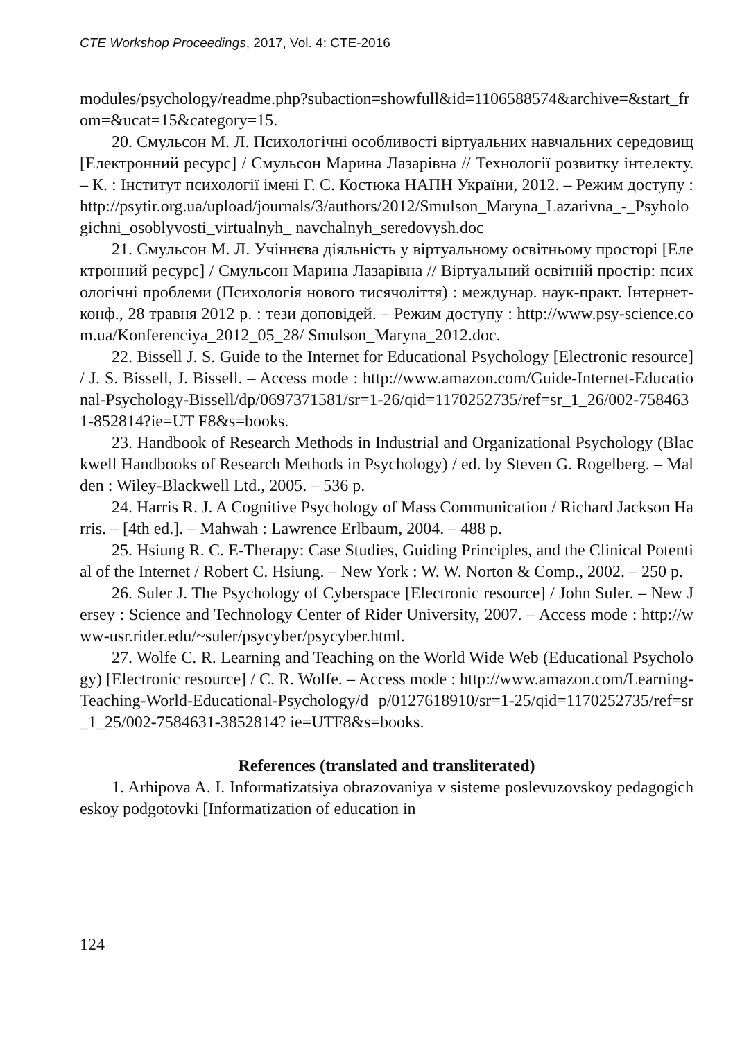CTE Workshop Proceedings, 2017, Vol. 4: CTE-2016
modules/psychology/readme.php?subaction=showfull&id=1106588574&archive=&start_from=&ucat=15&category=15.
20. Смульсон М. Л. Психологічні особливості віртуальних навчальних середовищ [Електронний ресурс] / Смульсон Марина Лазарівна // Технології розвитку інтелекту. – К. : Інститут психології імені Г. С. Костюка НАПН України, 2012. – Режим доступу : http://psytir.org.ua/upload/journals/3/authors/2012/Smulson_Maryna_Lazarivna_-_Psyhologichni_osoblyvosti_virtualnyh_ navchalnyh_seredovysh.doc
21. Смульсон М. Л. Учіннєва діяльність у віртуальному освітньому просторі [Електронний ресурс] / Смульсон Марина Лазарівна // Віртуальний освітній простір: психологічні проблеми (Психологія нового тисячоліття) : междунар. наук-практ. Інтернет-конф., 28 травня 2012 р. : тези доповідей. – Режим доступу : http://www.psy-science.com.ua/Konferenciya_2012_05_28/ Smulson_Maryna_2012.doc.
22. Bissell J. S. Guide to the Internet for Educational Psychology [Electronic resource] / J. S. Bissell, J. Bissell. – Access mode : http://www.amazon.com/Guide-Internet-Educational-Psychology-Bissell/dp/0697371581/sr=1-26/qid=1170252735/ref=sr_1_26/002-7584631-852814?ie=UT F8&s=books.
23. Handbook of Research Methods in Industrial and Organizational Psychology (Blackwell Handbooks of Research Methods in Psychology) / ed. by Steven G. Rogelberg. – Malden : Wiley-Blackwell Ltd., 2005. – 536 p.
24. Harris R. J. A Cognitive Psychology of Mass Communication / Richard Jackson Harris. – [4th ed.]. – Mahwah : Lawrence Erlbaum, 2004. – 488 p.
25. Hsiung R. C. E-Therapy: Case Studies, Guiding Principles, and the Clinical Potential of the Internet / Robert C. Hsiung. – New York : W. W. Norton & Comp., 2002. – 250 p.
26. Suler J. The Psychology of Cyberspace [Electronic resource] / John Suler. – New Jersey : Science and Technology Center of Rider University, 2007. – Access mode : http://www-usr.rider.edu/~suler/psycyber/psycyber.html.
27. Wolfe C. R. Learning and Teaching on the World Wide Web (Educational Psychology) [Electronic resource] / C. R. Wolfe. – Access mode : http://www.amazon.com/Learning-Teaching-World-Educational-Psychology/d p/0127618910/sr=1-25/qid=1170252735/ref=sr_1_25/002-7584631-3852814? ie=UTF8&s=books.
References (translated and transliterated)
1. Arhipova A. I. Informatizatsiya obrazovaniya v sisteme poslevuzovskoy pedagogicheskoy podgotovki [Informatization of education in
124